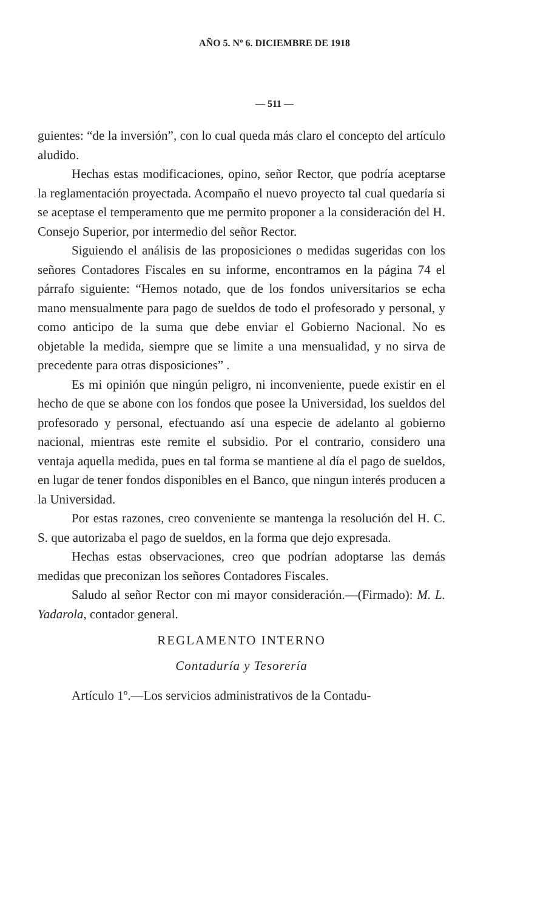AÑO 5. Nº 6. DICIEMBRE DE 1918
— 511 —
guientes: “de la inversión”, con lo cual queda más claro el concepto del artículo aludido.
Hechas estas modificaciones, opino, señor Rector, que podría aceptarse la reglamentación proyectada. Acompaño el nuevo proyecto tal cual quedaría si se aceptase el temperamento que me permito proponer a la consideración del H. Consejo Superior, por intermedio del señor Rector.
Siguiendo el análisis de las proposiciones o medidas sugeridas con los señores Contadores Fiscales en su informe, encontramos en la página 74 el párrafo siguiente: “Hemos notado, que de los fondos universitarios se echa mano mensualmente para pago de sueldos de todo el profesorado y personal, y como anticipo de la suma que debe enviar el Gobierno Nacional. No es objetable la medida, siempre que se limite a una mensualidad, y no sirva de precedente para otras disposiciones” .
Es mi opinión que ningún peligro, ni inconveniente, puede existir en el hecho de que se abone con los fondos que posee la Universidad, los sueldos del profesorado y personal, efectuando así una especie de adelanto al gobierno nacional, mientras este remite el subsidio. Por el contrario, considero una ventaja aquella medida, pues en tal forma se mantiene al día el pago de sueldos, en lugar de tener fondos disponibles en el Banco, que ningun interés producen a la Universidad.
Por estas razones, creo conveniente se mantenga la resolución del H. C. S. que autorizaba el pago de sueldos, en la forma que dejo expresada.
Hechas estas observaciones, creo que podrían adoptarse las demás medidas que preconizan los señores Contadores Fiscales.
Saludo al señor Rector con mi mayor consideración.—(Firmado): M. L. Yadarola, contador general.
REGLAMENTO INTERNO
Contaduría y Tesorería
Artículo 1º.—Los servicios administrativos de la Contadu-